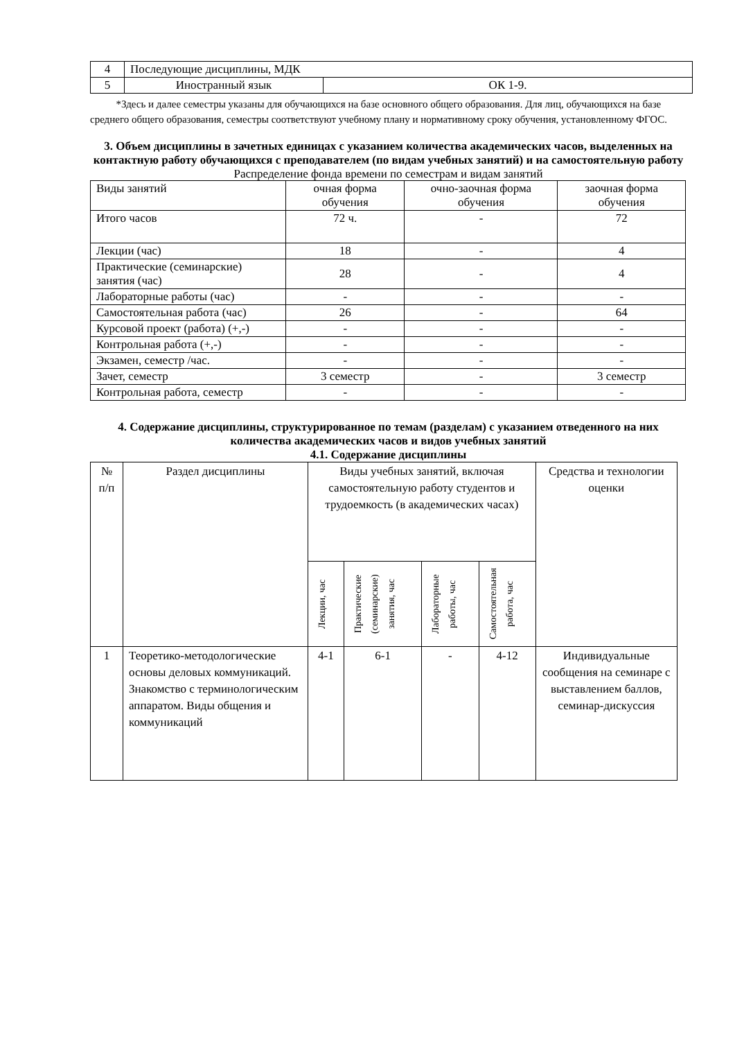| 4 | Последующие дисциплины, МДК | |
| 5 | Иностранный язык | ОК 1-9. |
*Здесь и далее семестры указаны для обучающихся на базе основного общего образования. Для лиц, обучающихся на базе среднего общего образования, семестры соответствуют учебному плану и нормативному сроку обучения, установленному ФГОС.
3. Объем дисциплины в зачетных единицах с указанием количества академических часов, выделенных на контактную работу обучающихся с преподавателем (по видам учебных занятий) и на самостоятельную работу
Распределение фонда времени по семестрам и видам занятий
| Виды занятий | очная форма обучения | очно-заочная форма обучения | заочная форма обучения |
| Итого часов | 72 ч. | - | 72 |
| Лекции (час) | 18 | - | 4 |
| Практические (семинарские) занятия (час) | 28 | - | 4 |
| Лабораторные работы (час) | - | - | - |
| Самостоятельная работа (час) | 26 | - | 64 |
| Курсовой проект (работа) (+,-) | - | - | - |
| Контрольная работа (+,-) | - | - | - |
| Экзамен, семестр /час. | - | - | - |
| Зачет, семестр | 3 семестр | - | 3 семестр |
| Контрольная работа, семестр | - | - | - |
4. Содержание дисциплины, структурированное по темам (разделам) с указанием отведенного на них количества академических часов и видов учебных занятий
4.1. Содержание дисциплины
| № п/п | Раздел дисциплины | Виды учебных занятий, включая самостоятельную работу студентов и трудоемкость (в академических часах) | | | | Средства и технологии оценки |
| | | Лекции, час | Практические (семинарские) занятия, час | Лабораторные работы, час | Самостоятельная работа, час | |
| 1 | Теоретико-методологические основы деловых коммуникаций. Знакомство с терминологическим аппаратом. Виды общения и коммуникаций | 4-1 | 6-1 | - | 4-12 | Индивидуальные сообщения на семинаре с выставлением баллов, семинар-дискуссия |